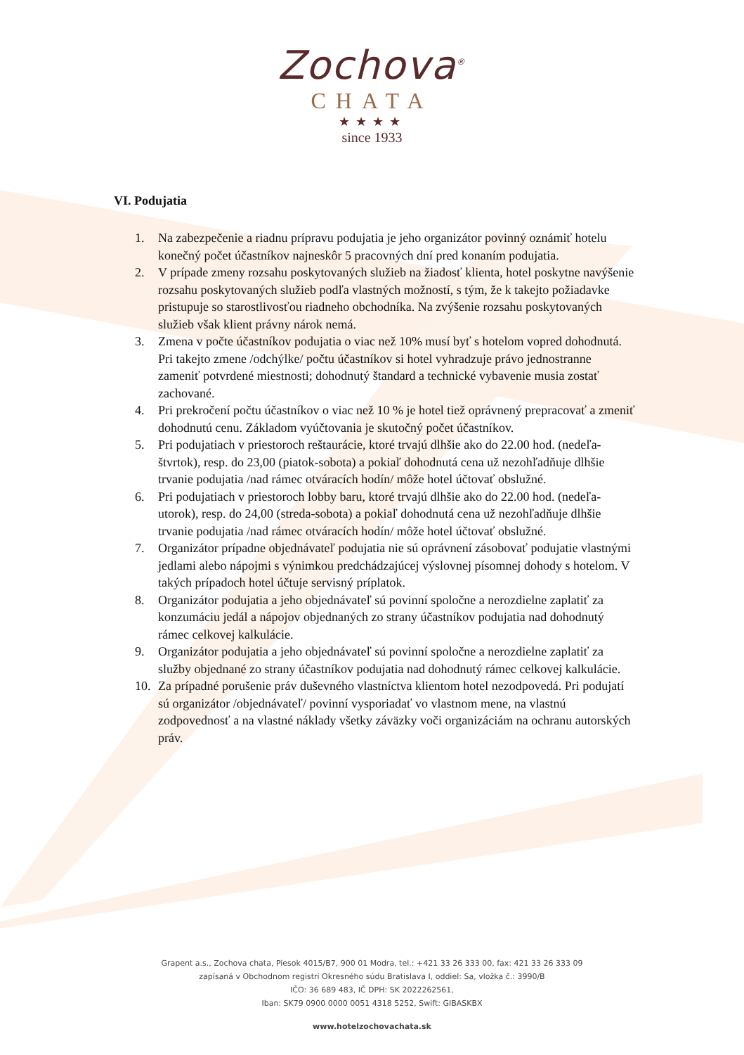Zochova<sup>®</sup>
CHATA
★★★★
since 1933
VI. Podujatia
1. Na zabezpečenie a riadnu prípravu podujatia je jeho organizátor povinný oznámiť hotelu konečný počet účastníkov najneskôr 5 pracovných dní pred konaním podujatia.
2. V prípade zmeny rozsahu poskytovaných služieb na žiadosť klienta, hotel poskytne navýšenie rozsahu poskytovaných služieb podľa vlastných možností, s tým, že k takejto požiadavke pristupuje so starostlivosťou riadneho obchodníka. Na zvýšenie rozsahu poskytovaných služieb však klient právny nárok nemá.
3. Zmena v počte účastníkov podujatia o viac než 10% musí byť s hotelom vopred dohodnutá. Pri takejto zmene /odchýlke/ počtu účastníkov si hotel vyhradzuje právo jednostranne zameniť potvrdené miestnosti; dohodnutý štandard a technické vybavenie musia zostať zachované.
4. Pri prekročení počtu účastníkov o viac než 10 % je hotel tiež oprávnený prepracovať a zmeniť dohodnutú cenu. Základom vyúčtovania je skutočný počet účastníkov.
5. Pri podujatiach v priestoroch reštaurácie, ktoré trvajú dlhšie ako do 22.00 hod. (nedeľa-štvrtok), resp. do 23,00 (piatok-sobota) a pokiaľ dohodnutá cena už nezohľadňuje dlhšie trvanie podujatia /nad rámec otváracích hodín/ môže hotel účtovať obslužné.
6. Pri podujatiach v priestoroch lobby baru, ktoré trvajú dlhšie ako do 22.00 hod. (nedeľa-utorok), resp. do 24,00 (streda-sobota) a pokiaľ dohodnutá cena už nezohľadňuje dlhšie trvanie podujatia /nad rámec otváracích hodín/ môže hotel účtovať obslužné.
7. Organizátor prípadne objednávateľ podujatia nie sú oprávnení zásobovať podujatie vlastnými jedlami alebo nápojmi s výnimkou predchádzajúcej výslovnej písomnej dohody s hotelom. V takých prípadoch hotel účtuje servisný príplatok.
8. Organizátor podujatia a jeho objednávateľ sú povinní spoločne a nerozdielne zaplatiť za konzumáciu jedál a nápojov objednaných zo strany účastníkov podujatia nad dohodnutý rámec celkovej kalkulácie.
9. Organizátor podujatia a jeho objednávateľ sú povinní spoločne a nerozdielne zaplatiť za služby objednané zo strany účastníkov podujatia nad dohodnutý rámec celkovej kalkulácie.
10. Za prípadné porušenie práv duševného vlastníctva klientom hotel nezodpovedá. Pri podujatí sú organizátor /objednávateľ/ povinní vysporiadať vo vlastnom mene, na vlastnú zodpovednosť a na vlastné náklady všetky záväzky voči organizáciám na ochranu autorských práv.
Grapent a.s., Zochova chata, Piesok 4015/B7, 900 01 Modra, tel.: +421 33 26 333 00, fax: 421 33 26 333 09
zapísaná v Obchodnom registri Okresného súdu Bratislava I, oddiel: Sa, vložka č.: 3990/B
IČO: 36 689 483, IČ DPH: SK 2022262561,
Iban: SK79 0900 0000 0051 4318 5252, Swift: GIBASKBX
www.hotelzochovachata.sk